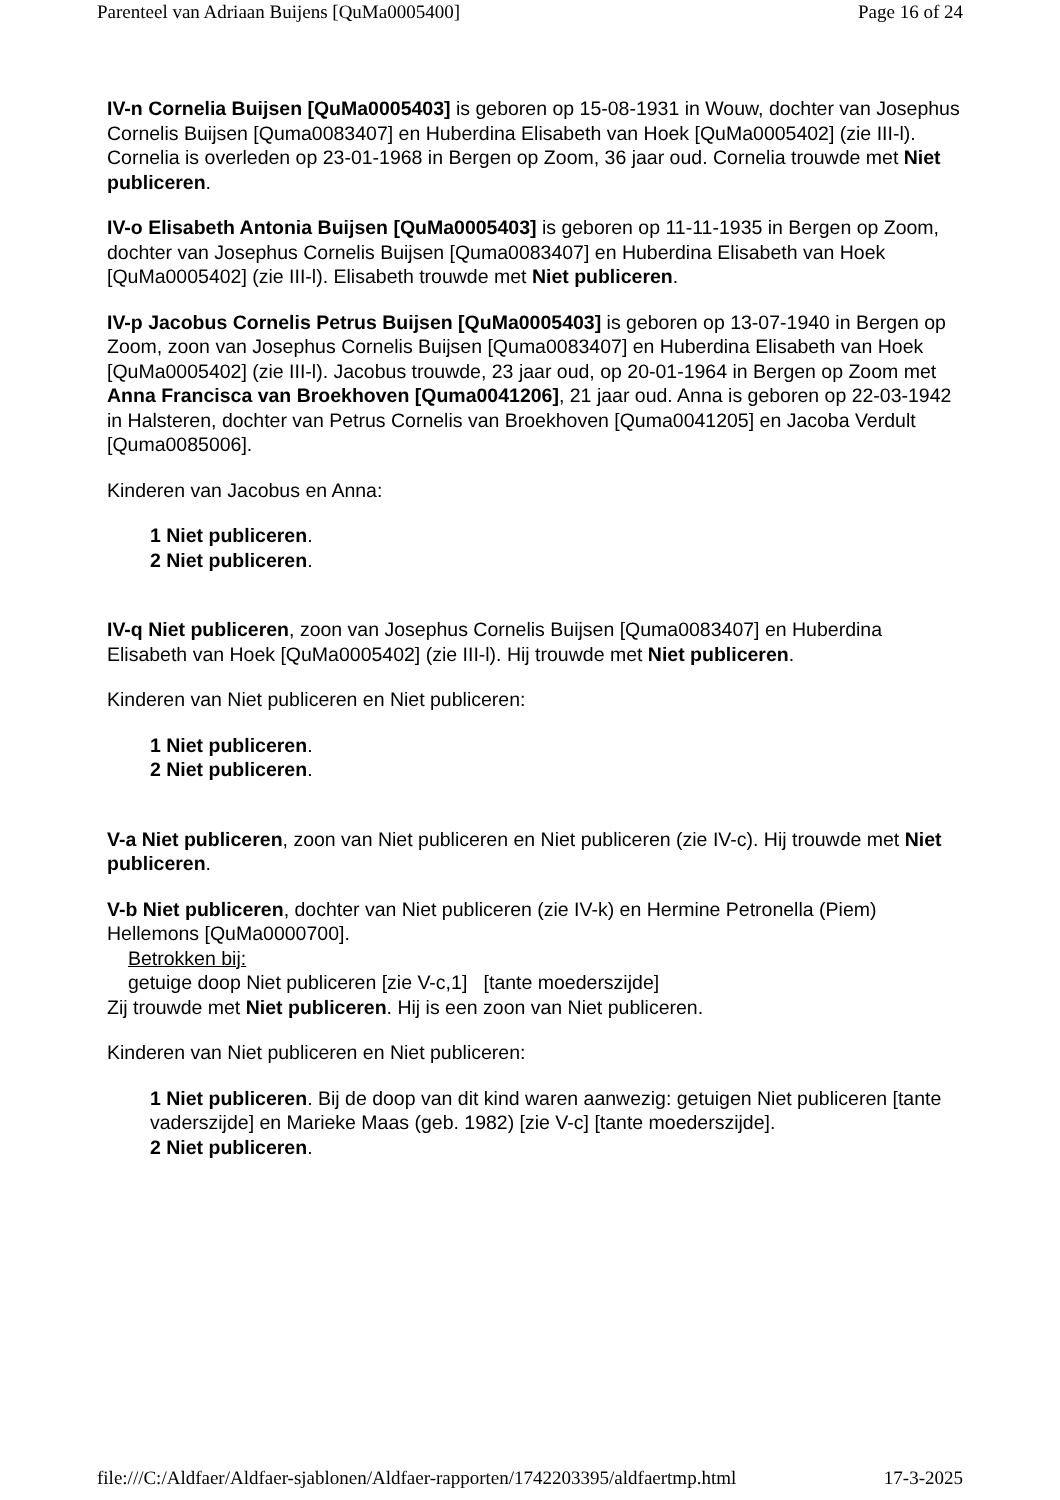Parenteel van Adriaan Buijens [QuMa0005400] Page 16 of 24
IV-n Cornelia Buijsen [QuMa0005403] is geboren op 15-08-1931 in Wouw, dochter van Josephus Cornelis Buijsen [Quma0083407] en Huberdina Elisabeth van Hoek [QuMa0005402] (zie III-l). Cornelia is overleden op 23-01-1968 in Bergen op Zoom, 36 jaar oud. Cornelia trouwde met Niet publiceren.
IV-o Elisabeth Antonia Buijsen [QuMa0005403] is geboren op 11-11-1935 in Bergen op Zoom, dochter van Josephus Cornelis Buijsen [Quma0083407] en Huberdina Elisabeth van Hoek [QuMa0005402] (zie III-l). Elisabeth trouwde met Niet publiceren.
IV-p Jacobus Cornelis Petrus Buijsen [QuMa0005403] is geboren op 13-07-1940 in Bergen op Zoom, zoon van Josephus Cornelis Buijsen [Quma0083407] en Huberdina Elisabeth van Hoek [QuMa0005402] (zie III-l). Jacobus trouwde, 23 jaar oud, op 20-01-1964 in Bergen op Zoom met Anna Francisca van Broekhoven [Quma0041206], 21 jaar oud. Anna is geboren op 22-03-1942 in Halsteren, dochter van Petrus Cornelis van Broekhoven [Quma0041205] en Jacoba Verdult [Quma0085006].
Kinderen van Jacobus en Anna:
1 Niet publiceren.
2 Niet publiceren.
IV-q Niet publiceren, zoon van Josephus Cornelis Buijsen [Quma0083407] en Huberdina Elisabeth van Hoek [QuMa0005402] (zie III-l). Hij trouwde met Niet publiceren.
Kinderen van Niet publiceren en Niet publiceren:
1 Niet publiceren.
2 Niet publiceren.
V-a Niet publiceren, zoon van Niet publiceren en Niet publiceren (zie IV-c). Hij trouwde met Niet publiceren.
V-b Niet publiceren, dochter van Niet publiceren (zie IV-k) en Hermine Petronella (Piem) Hellemons [QuMa0000700].
Betrokken bij:
getuige doop Niet publiceren [zie V-c,1] [tante moederszijde]
Zij trouwde met Niet publiceren. Hij is een zoon van Niet publiceren.
Kinderen van Niet publiceren en Niet publiceren:
1 Niet publiceren. Bij de doop van dit kind waren aanwezig: getuigen Niet publiceren [tante vaderszijde] en Marieke Maas (geb. 1982) [zie V-c] [tante moederszijde].
2 Niet publiceren.
file:///C:/Aldfaer/Aldfaer-sjablonen/Aldfaer-rapporten/1742203395/aldfaertmp.html 17-3-2025